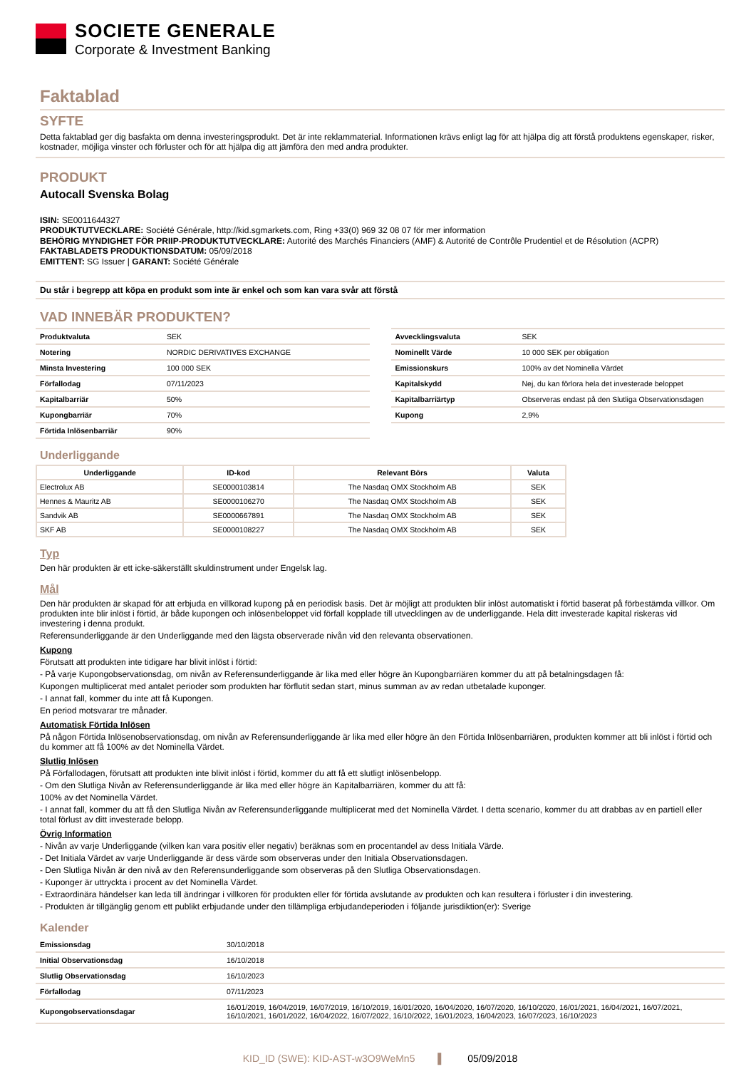SOCIETE GENERALE
Corporate & Investment Banking
Faktablad
SYFTE
Detta faktablad ger dig basfakta om denna investeringsprodukt. Det är inte reklammaterial. Informationen krävs enligt lag för att hjälpa dig att förstå produktens egenskaper, risker, kostnader, möjliga vinster och förluster och för att hjälpa dig att jämföra den med andra produkter.
PRODUKT
Autocall Svenska Bolag
ISIN: SE0011644327
PRODUKTUTVECKLARE: Société Générale, http://kid.sgmarkets.com, Ring +33(0) 969 32 08 07 för mer information
BEHÖRIG MYNDIGHET FÖR PRIIP-PRODUKTUTVECKLARE: Autorité des Marchés Financiers (AMF) & Autorité de Contrôle Prudentiel et de Résolution (ACPR)
FAKTABLADETS PRODUKTIONSDATUM: 05/09/2018
EMITTENT: SG Issuer | GARANT: Société Générale
Du står i begrepp att köpa en produkt som inte är enkel och som kan vara svår att förstå
VAD INNEBÄR PRODUKTEN?
| Produktvaluta | SEK |
| Notering | NORDIC DERIVATIVES EXCHANGE |
| Minsta Investering | 100 000 SEK |
| Förfallodag | 07/11/2023 |
| Kapitalbarriär | 50% |
| Kupongbarriär | 70% |
| Förtida Inlösenbarriär | 90% |
| Avvecklingsvaluta | SEK |
| Nominellt Värde | 10 000 SEK per obligation |
| Emissionskurs | 100% av det Nominella Värdet |
| Kapitalskydd | Nej, du kan förlora hela det investerade beloppet |
| Kapitalbarriärtyp | Observeras endast på den Slutliga Observationsdagen |
| Kupong | 2,9% |
Underliggande
| Underliggande | ID-kod | Relevant Börs | Valuta |
| --- | --- | --- | --- |
| Electrolux AB | SE0000103814 | The Nasdaq OMX Stockholm AB | SEK |
| Hennes & Mauritz AB | SE0000106270 | The Nasdaq OMX Stockholm AB | SEK |
| Sandvik AB | SE0000667891 | The Nasdaq OMX Stockholm AB | SEK |
| SKF AB | SE0000108227 | The Nasdaq OMX Stockholm AB | SEK |
Typ
Den här produkten är ett icke-säkerställt skuldinstrument under Engelsk lag.
Mål
Den här produkten är skapad för att erbjuda en villkorad kupong på en periodisk basis. Det är möjligt att produkten blir inlöst automatiskt i förtid baserat på förbestämda villkor. Om produkten inte blir inlöst i förtid, är både kupongen och inlösenbeloppet vid förfall kopplade till utvecklingen av de underliggande. Hela ditt investerade kapital riskeras vid investering i denna produkt.
Referensunderliggande är den Underliggande med den lägsta observerade nivån vid den relevanta observationen.
Kupong
Förutsatt att produkten inte tidigare har blivit inlöst i förtid:
- På varje Kupongobservationsdag, om nivån av Referensunderliggande är lika med eller högre än Kupongbarriären kommer du att på betalningsdagen få:
Kupongen multiplicerat med antalet perioder som produkten har förflutit sedan start, minus summan av av redan utbetalade kuponger.
- I annat fall, kommer du inte att få Kupongen.
En period motsvarar tre månader.
Automatisk Förtida Inlösen
På någon Förtida Inlösenobservationsdag, om nivån av Referensunderliggande är lika med eller högre än den Förtida Inlösenbarriären, produkten kommer att bli inlöst i förtid och du kommer att få 100% av det Nominella Värdet.
Slutlig Inlösen
På Förfallodagen, förutsatt att produkten inte blivit inlöst i förtid, kommer du att få ett slutligt inlösenbelopp.
- Om den Slutliga Nivån av Referensunderliggande är lika med eller högre än Kapitalbarriären, kommer du att få:
100% av det Nominella Värdet.
- I annat fall, kommer du att få den Slutliga Nivån av Referensunderliggande multiplicerat med det Nominella Värdet. I detta scenario, kommer du att drabbas av en partiell eller total förlust av ditt investerade belopp.
Övrig Information
- Nivån av varje Underliggande (vilken kan vara positiv eller negativ) beräknas som en procentandel av dess Initiala Värde.
- Det Initiala Värdet av varje Underliggande är dess värde som observeras under den Initiala Observationsdagen.
- Den Slutliga Nivån är den nivå av den Referensunderliggande som observeras på den Slutliga Observationsdagen.
- Kuponger är uttryckta i procent av det Nominella Värdet.
- Extraordinära händelser kan leda till ändringar i villkoren för produkten eller för förtida avslutande av produkten och kan resultera i förluster i din investering.
- Produkten är tillgänglig genom ett publikt erbjudande under den tillämpliga erbjudandeperioden i följande jurisdiktion(er): Sverige
Kalender
| Emissionsdag | 30/10/2018 |
| Initial Observationsdag | 16/10/2018 |
| Slutlig Observationsdag | 16/10/2023 |
| Förfallodag | 07/11/2023 |
| Kupongobservationsdagar | 16/01/2019, 16/04/2019, 16/07/2019, 16/10/2019, 16/01/2020, 16/04/2020, 16/07/2020, 16/10/2020, 16/01/2021, 16/04/2021, 16/07/2021, 16/10/2021, 16/01/2022, 16/04/2022, 16/07/2022, 16/10/2022, 16/01/2023, 16/04/2023, 16/07/2023, 16/10/2023 |
KID_ID (SWE): KID-AST-w3O9WeMn5 ▌ 05/09/2018